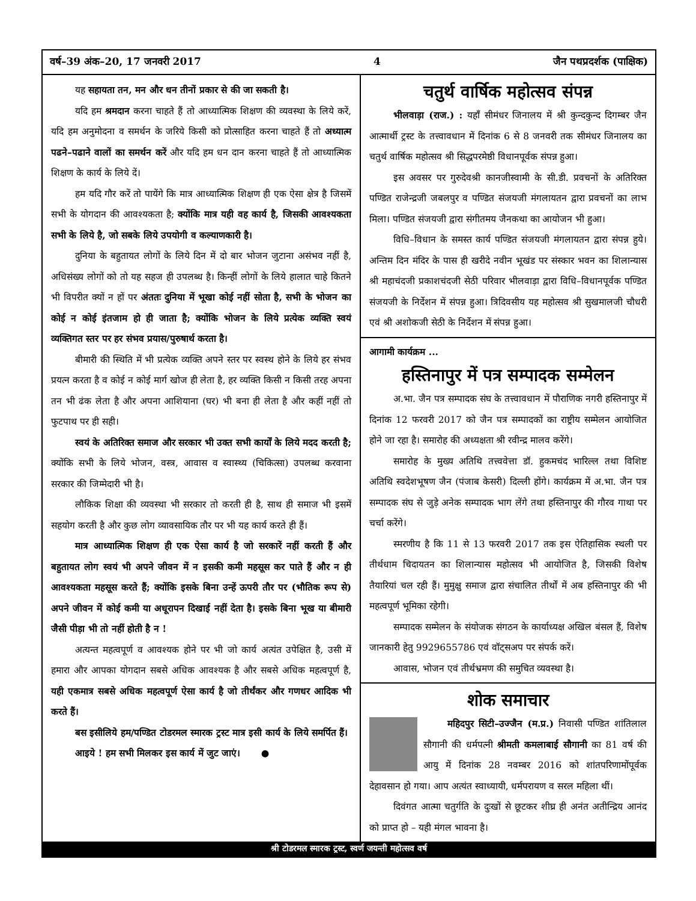वर्ष–39 अंक–20, 17 जनवरी 2017 4 जैन पथप्रदर्शक (पाक्षिक)
यह सहायता तन, मन और धन तीनों प्रकार से की जा सकती है।
यदि हम श्रमदान करना चाहते हैं तो आध्यात्मिक शिक्षण की व्यवस्था के लिये करें, यदि हम अनुमोदना व समर्थन के जरिये किसी को प्रोत्साहित करना चाहते हैं तो अध्यात्म पढने–पढाने वालों का समर्थन करें और यदि हम धन दान करना चाहते हैं तो आध्यात्मिक शिक्षण के कार्य के लिये दें।
हम यदि गौर करें तो पायेंगे कि मात्र आध्यात्मिक शिक्षण ही एक ऐसा क्षेत्र है जिसमें सभी के योगदान की आवश्यकता है; क्योंकि मात्र यही वह कार्य है, जिसकी आवश्यकता सभी के लिये है, जो सबके लिये उपयोगी व कल्याणकारी है।
दुनिया के बहुतायत लोगों के लिये दिन में दो बार भोजन जुटाना असंभव नहीं है, अधिसंख्य लोगों को तो यह सहज ही उपलब्ध है। किन्हीं लोगों के लिये हालात चाहे कितने भी विपरीत क्यों न हों पर अंततः दुनिया में भूखा कोई नहीं सोता है, सभी के भोजन का कोई न कोई इंतजाम हो ही जाता है; क्योंकि भोजन के लिये प्रत्येक व्यक्ति स्वयं व्यक्तिगत स्तर पर हर संभव प्रयास/पुरुषार्थ करता है।
बीमारी की स्थिति में भी प्रत्येक व्यक्ति अपने स्तर पर स्वस्थ होने के लिये हर संभव प्रयत्न करता है व कोई न कोई मार्ग खोज ही लेता है, हर व्यक्ति किसी न किसी तरह अपना तन भी ढंक लेता है और अपना आशियाना (घर) भी बना ही लेता है और कहीं नहीं तो फुटपाथ पर ही सही।
स्वयं के अतिरिक्त समाज और सरकार भी उक्त सभी कार्यों के लिये मदद करती है; क्योंकि सभी के लिये भोजन, वस्त्र, आवास व स्वास्थ्य (चिकित्सा) उपलब्ध करवाना सरकार की जिम्मेदारी भी है।
लौकिक शिक्षा की व्यवस्था भी सरकार तो करती ही है, साथ ही समाज भी इसमें सहयोग करती है और कुछ लोग व्यावसायिक तौर पर भी यह कार्य करते ही हैं।
मात्र आध्यात्मिक शिक्षण ही एक ऐसा कार्य है जो सरकारें नहीं करती हैं और बहुतायत लोग स्वयं भी अपने जीवन में न इसकी कमी महसूस कर पाते हैं और न ही आवश्यकता महसूस करते हैं; क्योंकि इसके बिना उन्हें ऊपरी तौर पर (भौतिक रूप से) अपने जीवन में कोई कमी या अधूरापन दिखाई नहीं देता है। इसके बिना भूख या बीमारी जैसी पीड़ा भी तो नहीं होती है न !
अत्यन्त महत्वपूर्ण व आवश्यक होने पर भी जो कार्य अत्यंत उपेक्षित है, उसी में हमारा और आपका योगदान सबसे अधिक आवश्यक है और सबसे अधिक महत्वपूर्ण है, यही एकमात्र सबसे अधिक महत्वपूर्ण ऐसा कार्य है जो तीर्थंकर और गणधर आदिक भी करते हैं।
बस इसीलिये हम/पण्डित टोडरमल स्मारक ट्रस्ट मात्र इसी कार्य के लिये समर्पित हैं।
आइये ! हम सभी मिलकर इस कार्य में जुट जाएं। ●
चतुर्थ वार्षिक महोत्सव संपन्न
भीलवाड़ा (राज.) : यहाँ सीमंधर जिनालय में श्री कुन्दकुन्द दिगम्बर जैन आत्मार्थी ट्रस्ट के तत्त्वावधान में दिनांक 6 से 8 जनवरी तक सीमंधर जिनालय का चतुर्थ वार्षिक महोत्सव श्री सिद्धपरमेष्ठी विधानपूर्वक संपन्न हुआ।
इस अवसर पर गुरुदेवश्री कानजीस्वामी के सी.डी. प्रवचनों के अतिरिक्त पण्डित राजेन्द्रजी जबलपुर व पण्डित संजयजी मंगलायतन द्वारा प्रवचनों का लाभ मिला। पण्डित संजयजी द्वारा संगीतमय जैनकथा का आयोजन भी हुआ।
विधि–विधान के समस्त कार्य पण्डित संजयजी मंगलायतन द्वारा संपन्न हुये। अन्तिम दिन मंदिर के पास ही खरीदे नवीन भूखंड पर संस्कार भवन का शिलान्यास श्री महाचंदजी प्रकाशचंदजी सेठी परिवार भीलवाड़ा द्वारा विधि–विधानपूर्वक पण्डित संजयजी के निर्देशन में संपन्न हुआ। त्रिदिवसीय यह महोत्सव श्री सुखमालजी चौधरी एवं श्री अशोकजी सेठी के निर्देशन में संपन्न हुआ।
आगामी कार्यक्रम ...
हस्तिनापुर में पत्र सम्पादक सम्मेलन
अ.भा. जैन पत्र सम्पादक संघ के तत्त्वावधान में पौराणिक नगरी हस्तिनापुर में दिनांक 12 फरवरी 2017 को जैन पत्र सम्पादकों का राष्ट्रीय सम्मेलन आयोजित होने जा रहा है। समारोह की अध्यक्षता श्री रवीन्द्र मालव करेंगे।
समारोह के मुख्य अतिथि तत्त्ववेत्ता डॉ. हुकमचंद भारिल्ल तथा विशिष्ट अतिथि स्वदेशभूषण जैन (पंजाब केसरी) दिल्ली होंगे। कार्यक्रम में अ.भा. जैन पत्र सम्पादक संघ से जुड़े अनेक सम्पादक भाग लेंगे तथा हस्तिनापुर की गौरव गाथा पर चर्चा करेंगे।
स्मरणीय है कि 11 से 13 फरवरी 2017 तक इस ऐतिहासिक स्थली पर तीर्थधाम चिदायतन का शिलान्यास महोत्सव भी आयोजित है, जिसकी विशेष तैयारियां चल रही हैं। मुमुक्षु समाज द्वारा संचालित तीर्थों में अब हस्तिनापुर की भी महत्वपूर्ण भूमिका रहेगी।
सम्पादक सम्मेलन के संयोजक संगठन के कार्याध्यक्ष अखिल बंसल हैं, विशेष जानकारी हेतु 9929655786 एवं वॉट्सअप पर संपर्क करें।
आवास, भोजन एवं तीर्थभ्रमण की समुचित व्यवस्था है।
शोक समाचार
महिदपुर सिटी–उज्जैन (म.प्र.) निवासी पण्डित शांतिलाल सौगानी की धर्मपत्नी श्रीमती कमलाबाई सौगानी का 81 वर्ष की आयु में दिनांक 28 नवम्बर 2016 को शांतपरिणामोंपूर्वक देहावसान हो गया। आप अत्यंत स्वाध्यायी, धर्मपरायण व सरल महिला थीं।
दिवंगत आत्मा चतुर्गति के दुःखों से छूटकर शीघ्र ही अनंत अतीन्द्रिय आनंद को प्राप्त हो – यही मंगल भावना है।
श्री टोडरमल स्मारक ट्रस्ट, स्वर्ण जयन्ती महोत्सव वर्ष